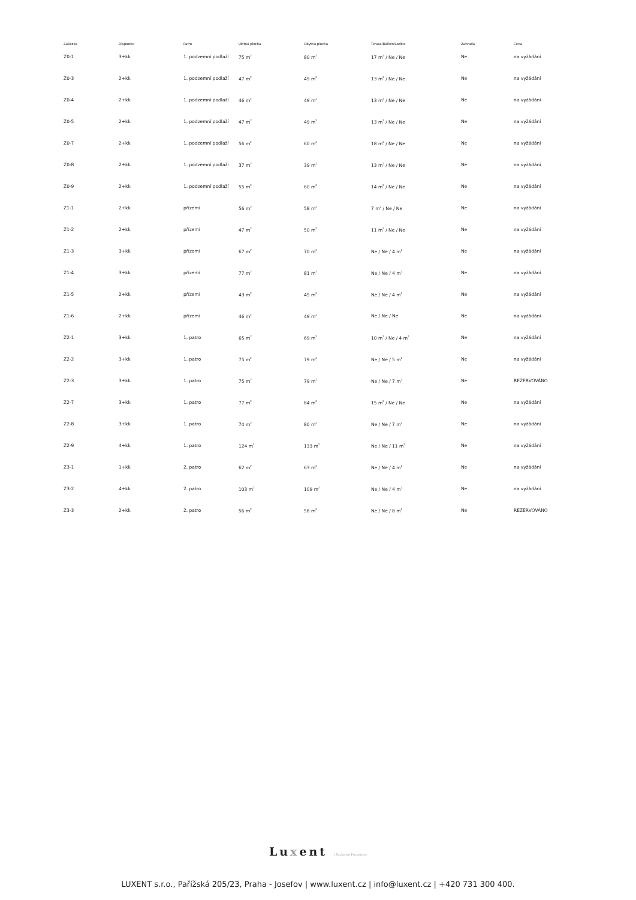| Zakázka | Dispozice | Patro | Užitná plocha | Obytná plocha | Terasa/Balkón/Lodžie | Zahrada | Cena |
| --- | --- | --- | --- | --- | --- | --- | --- |
| Z0-1 | 3+kk | 1. podzemní podlaží | 75 m<sup>2</sup> | 80 m<sup>2</sup> | 17 m<sup>2</sup> / Ne / Ne | Ne | na vyžádání |
| Z0-3 | 2+kk | 1. podzemní podlaží | 47 m<sup>2</sup> | 49 m<sup>2</sup> | 13 m<sup>2</sup> / Ne / Ne | Ne | na vyžádání |
| Z0-4 | 2+kk | 1. podzemní podlaží | 46 m<sup>2</sup> | 49 m<sup>2</sup> | 13 m<sup>2</sup> / Ne / Ne | Ne | na vyžádání |
| Z0-5 | 2+kk | 1. podzemní podlaží | 47 m<sup>2</sup> | 49 m<sup>2</sup> | 13 m<sup>2</sup> / Ne / Ne | Ne | na vyžádání |
| Z0-7 | 2+kk | 1. podzemní podlaží | 56 m<sup>2</sup> | 60 m<sup>2</sup> | 18 m<sup>2</sup> / Ne / Ne | Ne | na vyžádání |
| Z0-8 | 2+kk | 1. podzemní podlaží | 37 m<sup>2</sup> | 39 m<sup>2</sup> | 13 m<sup>2</sup> / Ne / Ne | Ne | na vyžádání |
| Z0-9 | 2+kk | 1. podzemní podlaží | 55 m<sup>2</sup> | 60 m<sup>2</sup> | 14 m<sup>2</sup> / Ne / Ne | Ne | na vyžádání |
| Z1-1 | 2+kk | přízemí | 56 m<sup>2</sup> | 58 m<sup>2</sup> | 7 m<sup>2</sup> / Ne / Ne | Ne | na vyžádání |
| Z1-2 | 2+kk | přízemí | 47 m<sup>2</sup> | 50 m<sup>2</sup> | 11 m<sup>2</sup> / Ne / Ne | Ne | na vyžádání |
| Z1-3 | 3+kk | přízemí | 67 m<sup>2</sup> | 70 m<sup>2</sup> | Ne / Ne / 4 m<sup>2</sup> | Ne | na vyžádání |
| Z1-4 | 3+kk | přízemí | 77 m<sup>2</sup> | 81 m<sup>2</sup> | Ne / Ne / 4 m<sup>2</sup> | Ne | na vyžádání |
| Z1-5 | 2+kk | přízemí | 43 m<sup>2</sup> | 45 m<sup>2</sup> | Ne / Ne / 4 m<sup>2</sup> | Ne | na vyžádání |
| Z1-6 | 2+kk | přízemí | 46 m<sup>2</sup> | 49 m<sup>2</sup> | Ne / Ne / Ne | Ne | na vyžádání |
| Z2-1 | 3+kk | 1. patro | 65 m<sup>2</sup> | 69 m<sup>2</sup> | 10 m<sup>2</sup> / Ne / 4 m<sup>2</sup> | Ne | na vyžádání |
| Z2-2 | 3+kk | 1. patro | 75 m<sup>2</sup> | 79 m<sup>2</sup> | Ne / Ne / 5 m<sup>2</sup> | Ne | na vyžádání |
| Z2-3 | 3+kk | 1. patro | 75 m<sup>2</sup> | 79 m<sup>2</sup> | Ne / Ne / 7 m<sup>2</sup> | Ne | REZERVOVÁNO |
| Z2-7 | 3+kk | 1. patro | 77 m<sup>2</sup> | 84 m<sup>2</sup> | 15 m<sup>2</sup> / Ne / Ne | Ne | na vyžádání |
| Z2-8 | 3+kk | 1. patro | 74 m<sup>2</sup> | 80 m<sup>2</sup> | Ne / Ne / 7 m<sup>2</sup> | Ne | na vyžádání |
| Z2-9 | 4+kk | 1. patro | 124 m<sup>2</sup> | 133 m<sup>2</sup> | Ne / Ne / 11 m<sup>2</sup> | Ne | na vyžádání |
| Z3-1 | 1+kk | 2. patro | 62 m<sup>2</sup> | 63 m<sup>2</sup> | Ne / Ne / 4 m<sup>2</sup> | Ne | na vyžádání |
| Z3-2 | 4+kk | 2. patro | 103 m<sup>2</sup> | 109 m<sup>2</sup> | Ne / Ne / 4 m<sup>2</sup> | Ne | na vyžádání |
| Z3-3 | 2+kk | 2. patro | 56 m<sup>2</sup> | 58 m<sup>2</sup> | Ne / Ne / 8 m<sup>2</sup> | Ne | REZERVOVÁNO |
Luxent | Exclusive Properties
LUXENT s.r.o., Pařížská 205/23, Praha - Josefov | www.luxent.cz | info@luxent.cz | +420 731 300 400.